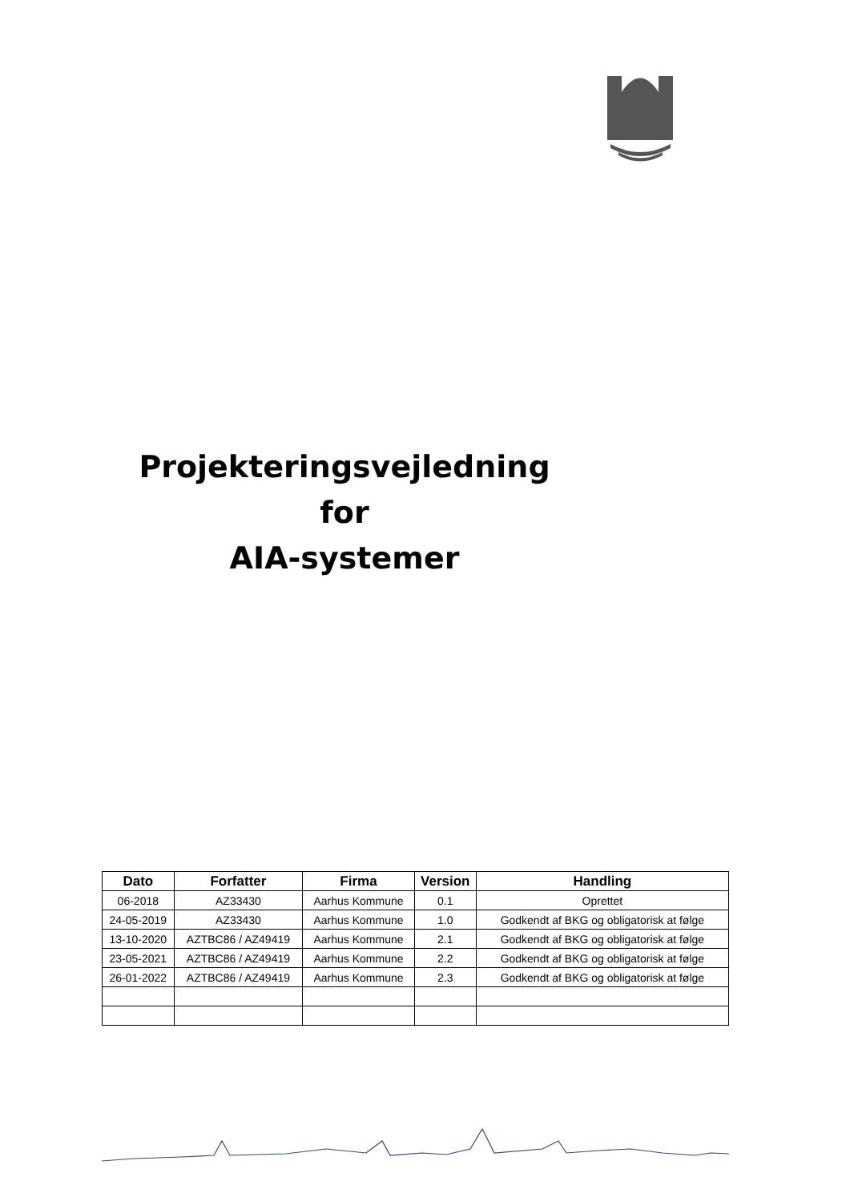Projekteringsvejledning
for
AIA-systemer
| Dato | Forfatter | Firma | Version | Handling |
| --- | --- | --- | --- | --- |
| 06-2018 | AZ33430 | Aarhus Kommune | 0.1 | Oprettet |
| 24-05-2019 | AZ33430 | Aarhus Kommune | 1.0 | Godkendt af BKG og obligatorisk at følge |
| 13-10-2020 | AZTBC86 / AZ49419 | Aarhus Kommune | 2.1 | Godkendt af BKG og obligatorisk at følge |
| 23-05-2021 | AZTBC86 / AZ49419 | Aarhus Kommune | 2.2 | Godkendt af BKG og obligatorisk at følge |
| 26-01-2022 | AZTBC86 / AZ49419 | Aarhus Kommune | 2.3 | Godkendt af BKG og obligatorisk at følge |